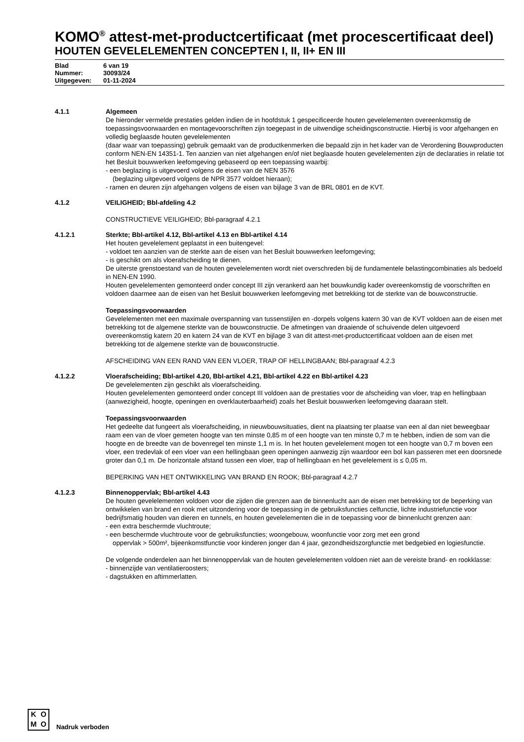KOMO<sup>®</sup> attest-met-productcertificaat (met procescertificaat deel)
HOUTEN GEVELELEMENTEN CONCEPTEN I, II, II+ EN III
Blad 6 van 19
Nummer: 30093/24
Uitgegeven: 01-11-2024
4.1.1 Algemeen
De hieronder vermelde prestaties gelden indien de in hoofdstuk 1 gespecificeerde houten gevelelementen overeenkomstig de toepassingsvoorwaarden en montagevoorschriften zijn toegepast in de uitwendige scheidingsconstructie. Hierbij is voor afgehangen en volledig beglaasde houten gevelelementen
(daar waar van toepassing) gebruik gemaakt van de productkenmerken die bepaald zijn in het kader van de Verordening Bouwproducten conform NEN-EN 14351-1. Ten aanzien van niet afgehangen en/of niet beglaasde houten gevelelementen zijn de declaraties in relatie tot het Besluit bouwwerken leefomgeving gebaseerd op een toepassing waarbij:
- een beglazing is uitgevoerd volgens de eisen van de NEN 3576
(beglazing uitgevoerd volgens de NPR 3577 voldoet hieraan);
- ramen en deuren zijn afgehangen volgens de eisen van bijlage 3 van de BRL 0801 en de KVT.
4.1.2 VEILIGHEID; Bbl-afdeling 4.2
CONSTRUCTIEVE VEILIGHEID; Bbl-paragraaf 4.2.1
4.1.2.1 Sterkte; Bbl-artikel 4.12, Bbl-artikel 4.13 en Bbl-artikel 4.14
Het houten gevelelement geplaatst in een buitengevel:
- voldoet ten aanzien van de sterkte aan de eisen van het Besluit bouwwerken leefomgeving;
- is geschikt om als vloerafscheiding te dienen.
De uiterste grenstoestand van de houten gevelelementen wordt niet overschreden bij de fundamentele belastingcombinaties als bedoeld in NEN-EN 1990.
Houten gevelelementen gemonteerd onder concept III zijn verankerd aan het bouwkundig kader overeenkomstig de voorschriften en voldoen daarmee aan de eisen van het Besluit bouwwerken leefomgeving met betrekking tot de sterkte van de bouwconstructie.
Toepassingsvoorwaarden
Gevelelementen met een maximale overspanning van tussenstijlen en -dorpels volgens katern 30 van de KVT voldoen aan de eisen met betrekking tot de algemene sterkte van de bouwconstructie. De afmetingen van draaiende of schuivende delen uitgevoerd overeenkomstig katern 20 en katern 24 van de KVT en bijlage 3 van dit attest-met-productcertificaat voldoen aan de eisen met betrekking tot de algemene sterkte van de bouwconstructie.
AFSCHEIDING VAN EEN RAND VAN EEN VLOER, TRAP OF HELLINGBAAN; Bbl-paragraaf 4.2.3
4.1.2.2 Vloerafscheiding; Bbl-artikel 4.20, Bbl-artikel 4.21, Bbl-artikel 4.22 en Bbl-artikel 4.23
De gevelelementen zijn geschikt als vloerafscheiding.
Houten gevelelementen gemonteerd onder concept III voldoen aan de prestaties voor de afscheiding van vloer, trap en hellingbaan (aanwezigheid, hoogte, openingen en overklauterbaarheid) zoals het Besluit bouwwerken leefomgeving daaraan stelt.
Toepassingsvoorwaarden
Het gedeelte dat fungeert als vloerafscheiding, in nieuwbouwsituaties, dient na plaatsing ter plaatse van een al dan niet beweegbaar raam een van de vloer gemeten hoogte van ten minste 0,85 m of een hoogte van ten minste 0,7 m te hebben, indien de som van die hoogte en de breedte van de bovenregel ten minste 1,1 m is. In het houten gevelelement mogen tot een hoogte van 0,7 m boven een vloer, een tredevlak of een vloer van een hellingbaan geen openingen aanwezig zijn waardoor een bol kan passeren met een doorsnede groter dan 0,1 m. De horizontale afstand tussen een vloer, trap of hellingbaan en het gevelelement is ≤ 0,05 m.
BEPERKING VAN HET ONTWIKKELING VAN BRAND EN ROOK; Bbl-paragraaf 4.2.7
4.1.2.3 Binnenoppervlak; Bbl-artikel 4.43
De houten gevelelementen voldoen voor die zijden die grenzen aan de binnenlucht aan de eisen met betrekking tot de beperking van ontwikkelen van brand en rook met uitzondering voor de toepassing in de gebruiksfuncties celfunctie, lichte industriefunctie voor bedrijfsmatig houden van dieren en tunnels, en houten gevelelementen die in de toepassing voor de binnenlucht grenzen aan:
- een extra beschermde vluchtroute;
- een beschermde vluchtroute voor de gebruiksfuncties; woongebouw, woonfunctie voor zorg met een grond
oppervlak > 500m², bijeenkomstfunctie voor kinderen jonger dan 4 jaar, gezondheidszorgfunctie met bedgebied en logiesfunctie.
De volgende onderdelen aan het binnenoppervlak van de houten gevelelementen voldoen niet aan de vereiste brand- en rookklasse:
- binnenzijde van ventilatieroosters;
- dagstukken en aftimmerlatten.
KOMO
Nadruk verboden